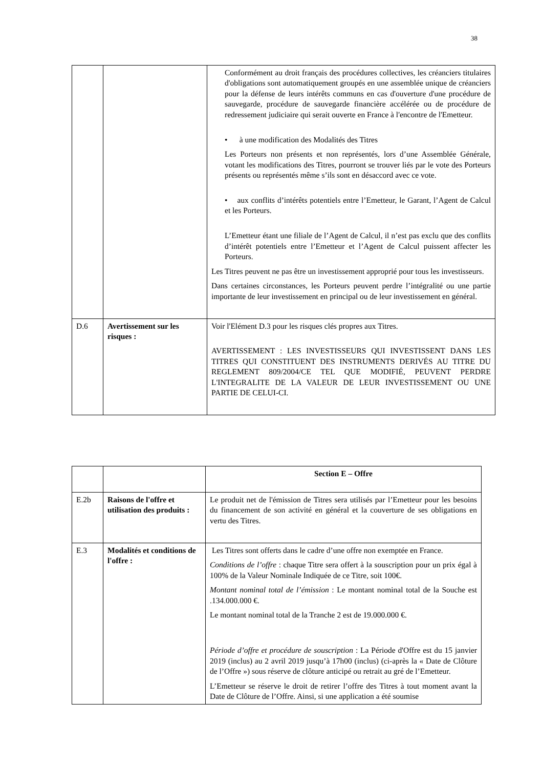38
| | | Conformément au droit français des procédures collectives, les créanciers titulaires d'obligations sont automatiquement groupés en une assemblée unique de créanciers pour la défense de leurs intérêts communs en cas d'ouverture d'une procédure de sauvegarde, procédure de sauvegarde financière accélérée ou de procédure de redressement judiciaire qui serait ouverte en France à l'encontre de l'Emetteur. • à une modification des Modalités des Titres Les Porteurs non présents et non représentés, lors d’une Assemblée Générale, votant les modifications des Titres, pourront se trouver liés par le vote des Porteurs présents ou représentés même s’ils sont en désaccord avec ce vote. • aux conflits d’intérêts potentiels entre l’Emetteur, le Garant, l’Agent de Calcul et les Porteurs. L’Emetteur étant une filiale de l’Agent de Calcul, il n’est pas exclu que des conflits d’intérêt potentiels entre l’Emetteur et l’Agent de Calcul puissent affecter les Porteurs. Les Titres peuvent ne pas être un investissement approprié pour tous les investisseurs. Dans certaines circonstances, les Porteurs peuvent perdre l’intégralité ou une partie importante de leur investissement en principal ou de leur investissement en général. |
| D.6 | Avertissement sur les risques : | Voir l'Elément D.3 pour les risques clés propres aux Titres. AVERTISSEMENT : LES INVESTISSEURS QUI INVESTISSENT DANS LES TITRES QUI CONSTITUENT DES INSTRUMENTS DERIVÉS AU TITRE DU REGLEMENT 809/2004/CE TEL QUE MODIFIÉ, PEUVENT PERDRE L'INTEGRALITE DE LA VALEUR DE LEUR INVESTISSEMENT OU UNE PARTIE DE CELUI-CI. |
| | | Section E – Offre |
| E.2b | Raisons de l'offre et utilisation des produits : | Le produit net de l'émission de Titres sera utilisés par l’Emetteur pour les besoins du financement de son activité en général et la couverture de ses obligations en vertu des Titres. |
| E.3 | Modalités et conditions de l'offre : | Les Titres sont offerts dans le cadre d’une offre non exemptée en France. Conditions de l’offre : chaque Titre sera offert à la souscription pour un prix égal à 100% de la Valeur Nominale Indiquée de ce Titre, soit 100€. Montant nominal total de l’émission : Le montant nominal total de la Souche est .134.000.000 €. Le montant nominal total de la Tranche 2 est de 19.000.000 €. Période d’offre et procédure de souscription : La Période d'Offre est du 15 janvier 2019 (inclus) au 2 avril 2019 jusqu’à 17h00 (inclus) (ci-après la « Date de Clôture de l’Offre ») sous réserve de clôture anticipé ou retrait au gré de l’Emetteur. L’Emetteur se réserve le droit de retirer l’offre des Titres à tout moment avant la Date de Clôture de l’Offre. Ainsi, si une application a été soumise |